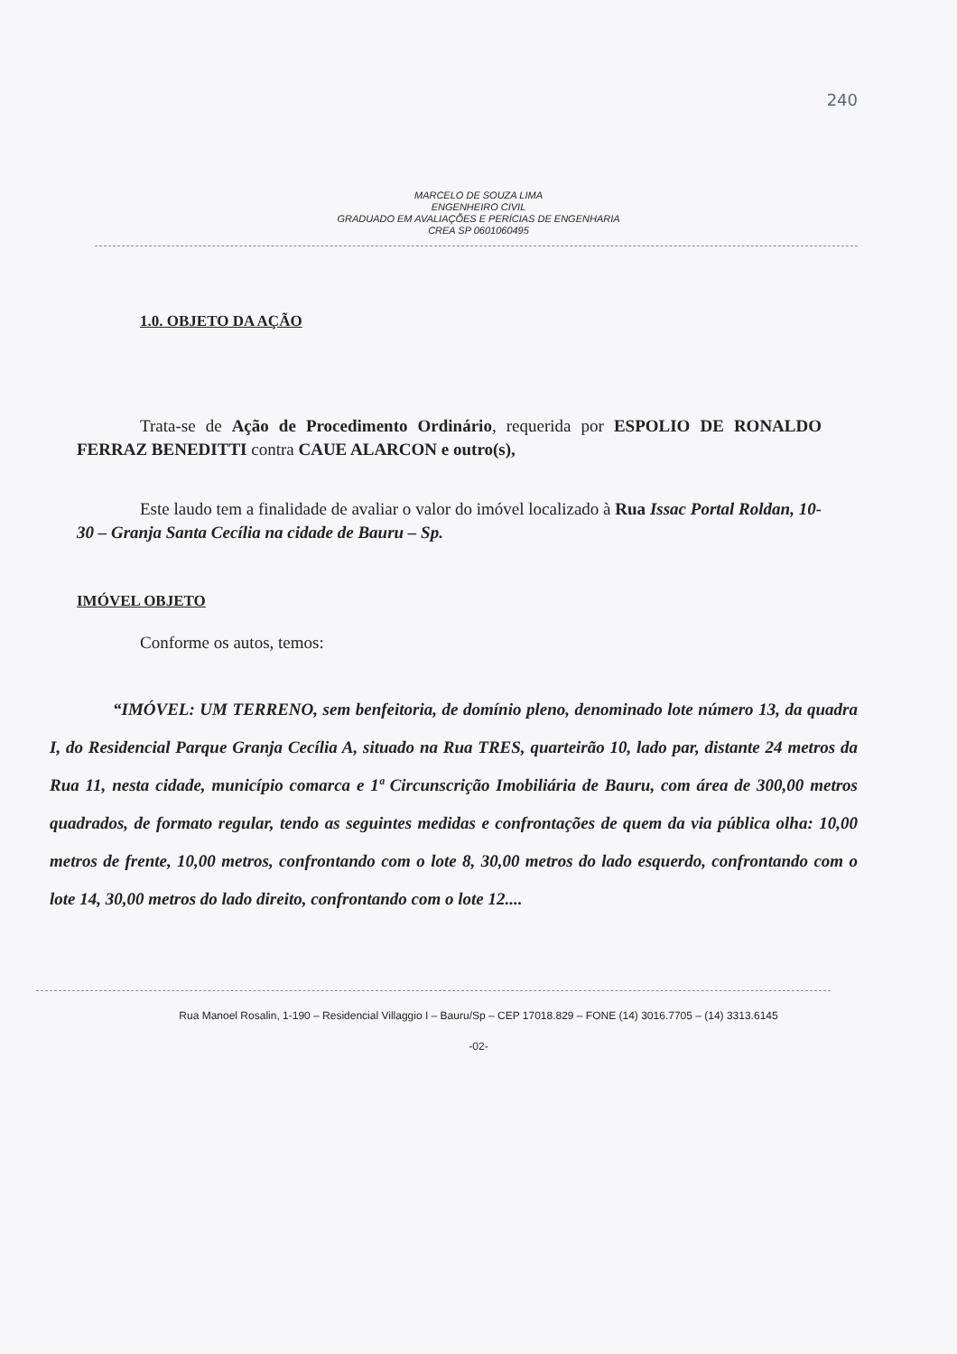240
MARCELO DE SOUZA LIMA
ENGENHEIRO CIVIL
GRADUADO EM AVALIAÇÕES E PERÍCIAS DE ENGENHARIA
CREA SP 0601060495
1.0. OBJETO DA AÇÃO
Trata-se de Ação de Procedimento Ordinário, requerida por ESPOLIO DE RONALDO FERRAZ BENEDITTI contra CAUE ALARCON e outro(s),
Este laudo tem a finalidade de avaliar o valor do imóvel localizado à Rua Issac Portal Roldan, 10-30 – Granja Santa Cecília na cidade de Bauru – Sp.
IMÓVEL OBJETO
Conforme os autos, temos:
“IMÓVEL: UM TERRENO, sem benfeitoria, de domínio pleno, denominado lote número 13, da quadra I, do Residencial Parque Granja Cecília A, situado na Rua TRES, quarteirão 10, lado par, distante 24 metros da Rua 11, nesta cidade, município comarca e 1ª Circunscrição Imobiliária de Bauru, com área de 300,00 metros quadrados, de formato regular, tendo as seguintes medidas e confrontações de quem da via pública olha: 10,00 metros de frente, 10,00 metros, confrontando com o lote 8, 30,00 metros do lado esquerdo, confrontando com o lote 14, 30,00 metros do lado direito, confrontando com o lote 12....
Rua Manoel Rosalin, 1-190 – Residencial Villaggio I – Bauru/Sp – CEP 17018.829 – FONE (14) 3016.7705 – (14) 3313.6145
-02-